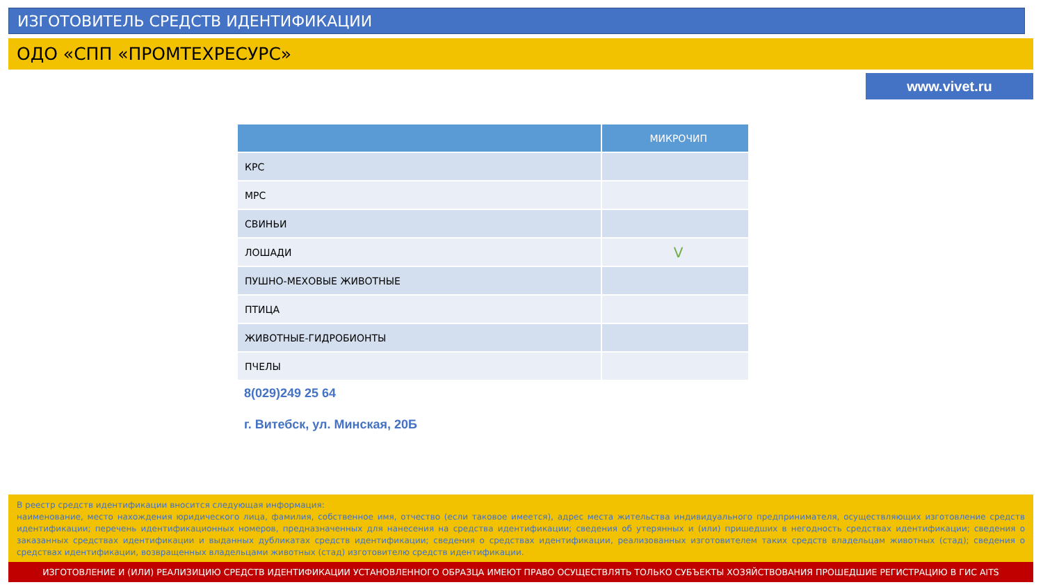ИЗГОТОВИТЕЛЬ СРЕДСТВ ИДЕНТИФИКАЦИИ
ОДО «СПП «ПРОМТЕХРЕСУРС»
www.vivet.ru
| | МИКРОЧИП |
| --- | --- |
| КРС | |
| МРС | |
| СВИНЬИ | |
| ЛОШАДИ | V |
| ПУШНО-МЕХОВЫЕ ЖИВОТНЫЕ | |
| ПТИЦА | |
| ЖИВОТНЫЕ-ГИДРОБИОНТЫ | |
| ПЧЕЛЫ | |
8(029)249 25 64
г. Витебск, ул. Минская, 20Б
В реестр средств идентификации вносится следующая информация:
наименование, место нахождения юридического лица, фамилия, собственное имя, отчество (если таковое имеется), адрес места жительства индивидуального предпринимателя, осуществляющих изготовление средств идентификации; перечень идентификационных номеров, предназначенных для нанесения на средства идентификации; сведения об утерянных и (или) пришедших в негодность средствах идентификации; сведения о заказанных средствах идентификации и выданных дубликатах средств идентификации; сведения о средствах идентификации, реализованных изготовителем таких средств владельцам животных (стад); сведения о средствах идентификации, возвращенных владельцами животных (стад) изготовителю средств идентификации.
ИЗГОТОВЛЕНИЕ И (ИЛИ) РЕАЛИЗИЦИЮ СРЕДСТВ ИДЕНТИФИКАЦИИ УСТАНОВЛЕННОГО ОБРАЗЦА ИМЕЮТ ПРАВО ОСУЩЕСТВЛЯТЬ ТОЛЬКО СУБЪЕКТЫ ХОЗЯЙСТВОВАНИЯ ПРОШЕДШИЕ РЕГИСТРАЦИЮ В ГИС AITS